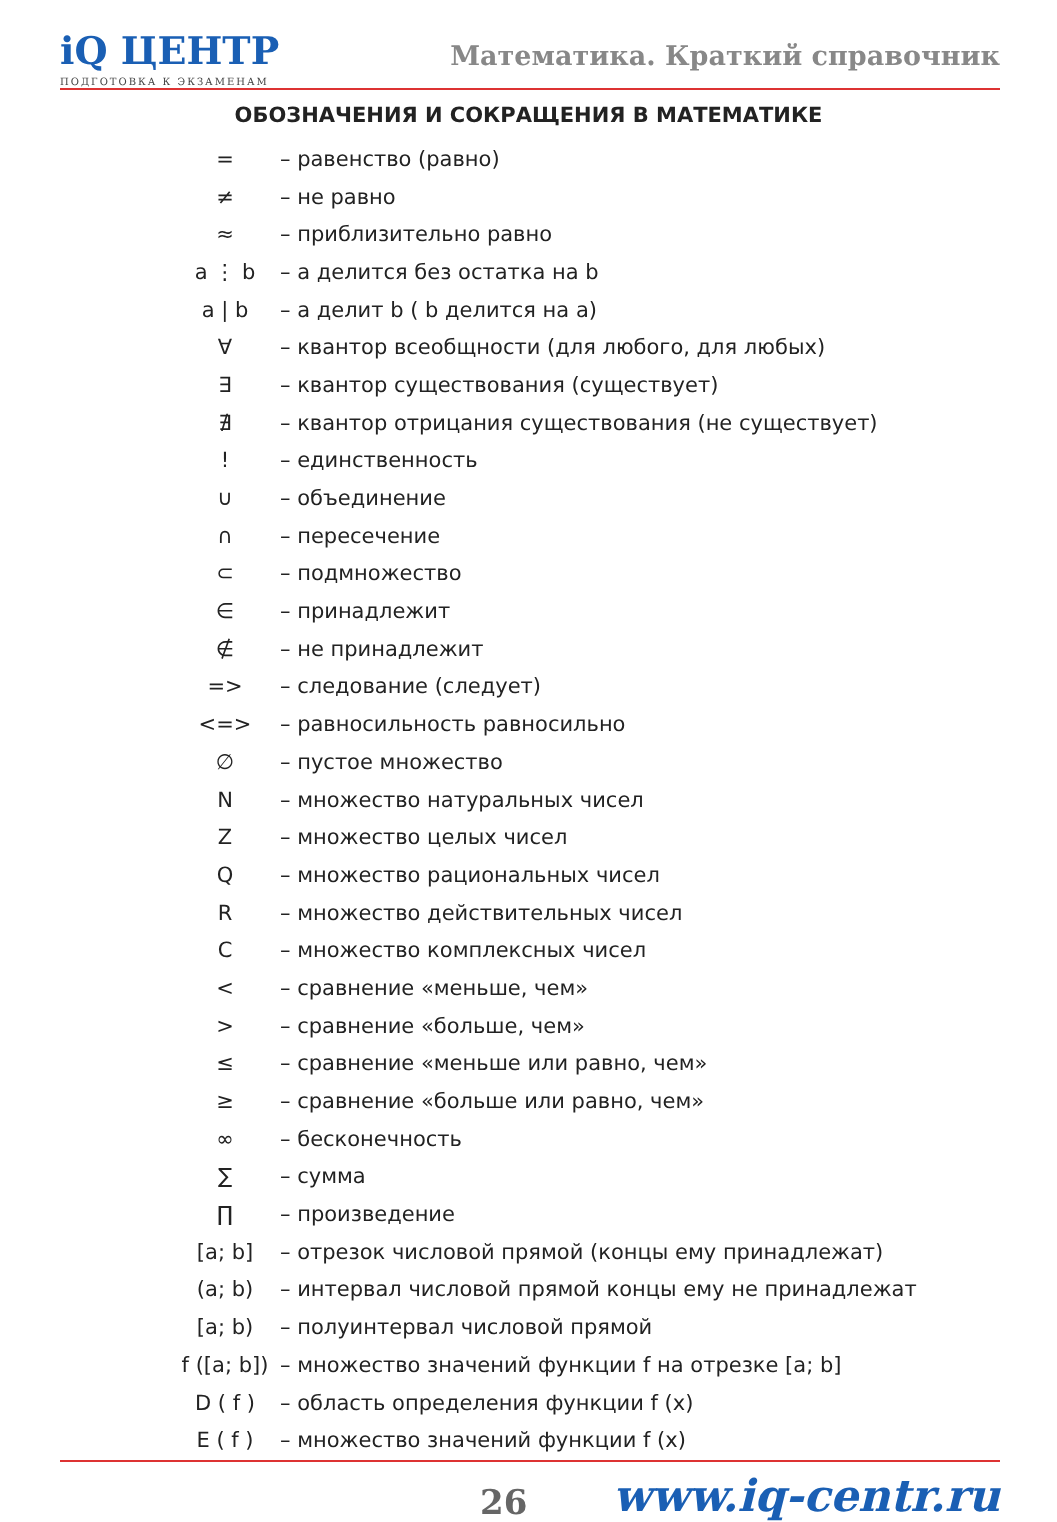iQ ЦЕНТР
ПОДГОТОВКА К ЭКЗАМЕНАМ
Математика. Краткий справочник
ОБОЗНАЧЕНИЯ И СОКРАЩЕНИЯ В МАТЕМАТИКЕ
| = | – равенство (равно) |
| ≠ | – не равно |
| ≈ | – приблизительно равно |
| a ⋮ b | – a делится без остатка на b |
| a / b | – a делит b ( b делится на a) |
| ∀ | – квантор всеобщности (для любого, для любых) |
| ∃ | – квантор существования (существует) |
| ∄ | – квантор отрицания существования (не существует) |
| ! | – единственность |
| ∪ | – объединение |
| ∩ | – пересечение |
| ⊂ | – подмножество |
| ∈ | – принадлежит |
| ∉ | – не принадлежит |
| => | – следование (следует) |
| <=> | – равносильность равносильно |
| ∅ | – пустое множество |
| N | – множество натуральных чисел |
| Z | – множество целых чисел |
| Q | – множество рациональных чисел |
| R | – множество действительных чисел |
| C | – множество комплексных чисел |
| < | – сравнение «меньше, чем» |
| > | – сравнение «больше, чем» |
| ≤ | – сравнение «меньше или равно, чем» |
| ≥ | – сравнение «больше или равно, чем» |
| ∞ | – бесконечность |
| ∑ | – сумма |
| ∏ | – произведение |
| [a; b] | – отрезок числовой прямой (концы ему принадлежат) |
| (a; b) | – интервал числовой прямой концы ему не принадлежат |
| [a; b) | – полуинтервал числовой прямой |
| f ([a; b]) | – множество значений функции f на отрезке [a; b] |
| D ( f ) | – область определения функции f (x) |
| E ( f ) | – множество значений функции f (x) |
26 www.iq-centr.ru